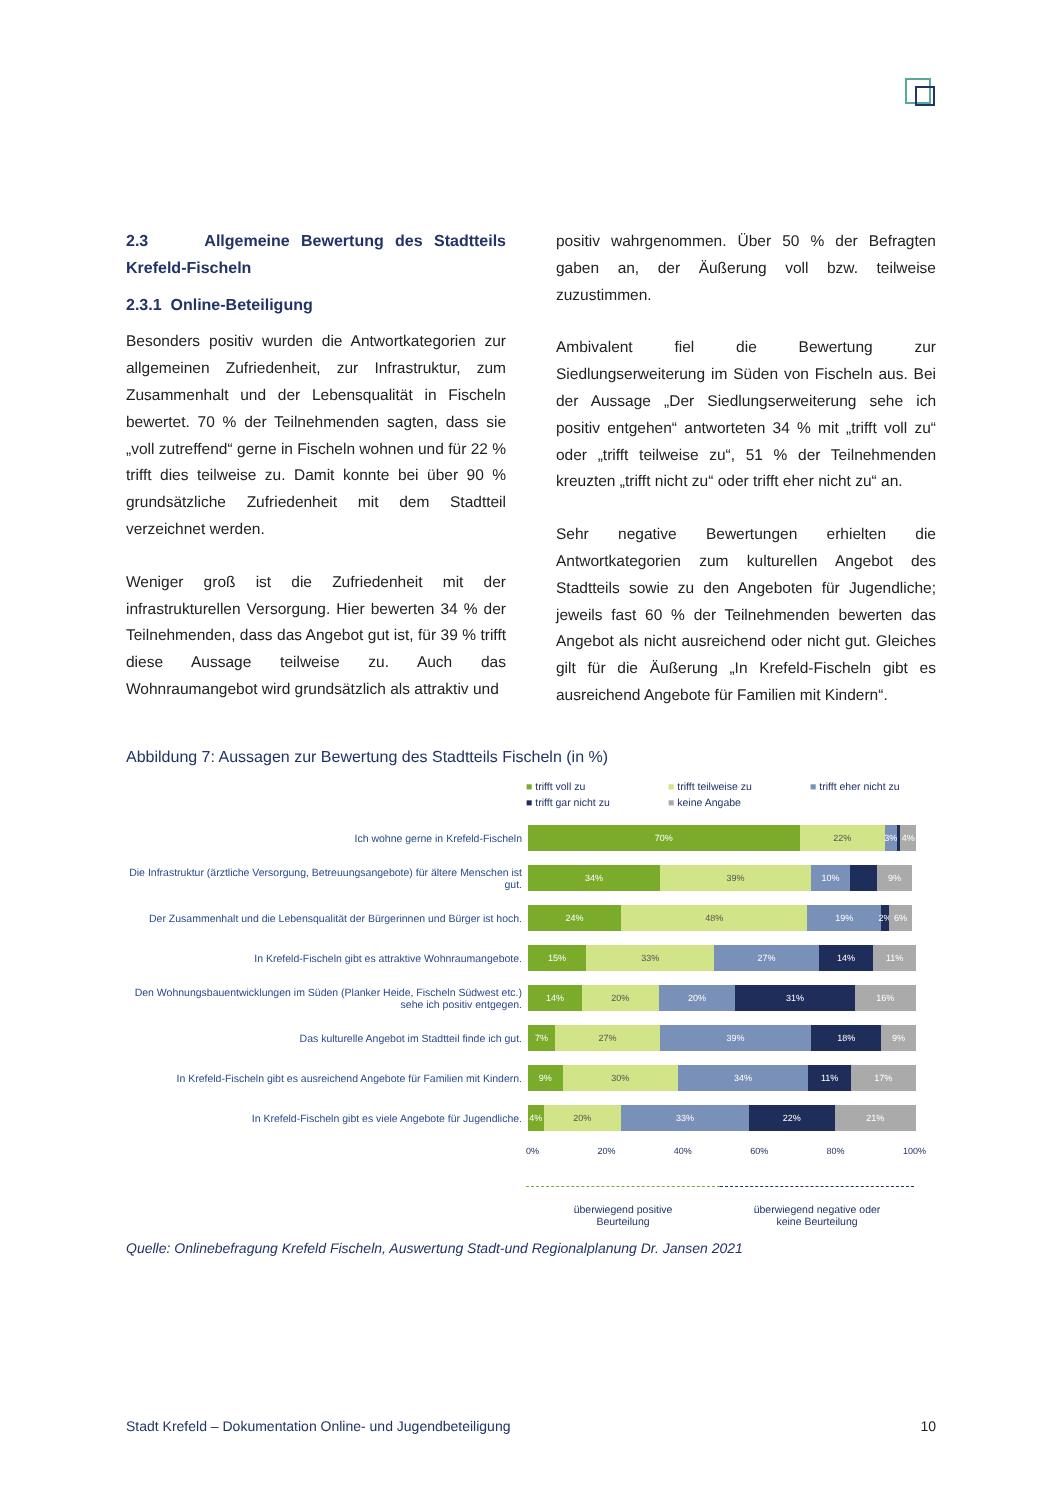2.3 Allgemeine Bewertung des Stadtteils Krefeld-Fischeln
2.3.1 Online-Beteiligung
Besonders positiv wurden die Antwortkategorien zur allgemeinen Zufriedenheit, zur Infrastruktur, zum Zusammenhalt und der Lebensqualität in Fischeln bewertet. 70 % der Teilnehmenden sagten, dass sie „voll zutreffend“ gerne in Fischeln wohnen und für 22 % trifft dies teilweise zu. Damit konnte bei über 90 % grundsätzliche Zufriedenheit mit dem Stadtteil verzeichnet werden.
Weniger groß ist die Zufriedenheit mit der infrastrukturellen Versorgung. Hier bewerten 34 % der Teilnehmenden, dass das Angebot gut ist, für 39 % trifft diese Aussage teilweise zu. Auch das Wohnraumangebot wird grundsätzlich als attraktiv und
positiv wahrgenommen. Über 50 % der Befragten gaben an, der Äußerung voll bzw. teilweise zuzustimmen.
Ambivalent fiel die Bewertung zur Siedlungserweiterung im Süden von Fischeln aus. Bei der Aussage „Der Siedlungserweiterung sehe ich positiv entgehen“ antworteten 34 % mit „trifft voll zu“ oder „trifft teilweise zu“, 51 % der Teilnehmenden kreuzten „trifft nicht zu“ oder trifft eher nicht zu“ an.
Sehr negative Bewertungen erhielten die Antwortkategorien zum kulturellen Angebot des Stadtteils sowie zu den Angeboten für Jugendliche; jeweils fast 60 % der Teilnehmenden bewerten das Angebot als nicht ausreichend oder nicht gut. Gleiches gilt für die Äußerung „In Krefeld-Fischeln gibt es ausreichend Angebote für Familien mit Kindern“.
Abbildung 7: Aussagen zur Bewertung des Stadtteils Fischeln (in %)
■ trifft voll zu ■ trifft teilweise zu ■ trifft eher nicht zu ■ trifft gar nicht zu ■ keine Angabe
Ich wohne gerne in Krefeld-Fischeln
70% 22% 3% 4%
Die Infrastruktur (ärztliche Versorgung, Betreuungsangebote) für ältere Menschen ist gut.
34% 39% 10% 9%
Der Zusammenhalt und die Lebensqualität der Bürgerinnen und Bürger ist hoch.
24% 48% 19% 2% 6%
In Krefeld-Fischeln gibt es attraktive Wohnraumangebote.
15% 33% 27% 14% 11%
Den Wohnungsbauentwicklungen im Süden (Planker Heide, Fischeln Südwest etc.) sehe ich positiv entgegen.
14% 20% 20% 31% 16%
Das kulturelle Angebot im Stadtteil finde ich gut.
7% 27% 39% 18% 9%
In Krefeld-Fischeln gibt es ausreichend Angebote für Familien mit Kindern.
9% 30% 34% 11% 17%
In Krefeld-Fischeln gibt es viele Angebote für Jugendliche.
4% 20% 33% 22% 21%
0% 20% 40% 60% 80% 100%
überwiegend positive
Beurteilung
überwiegend negative oder
keine Beurteilung
Quelle: Onlinebefragung Krefeld Fischeln, Auswertung Stadt-und Regionalplanung Dr. Jansen 2021
Stadt Krefeld – Dokumentation Online- und Jugendbeteiligung 10